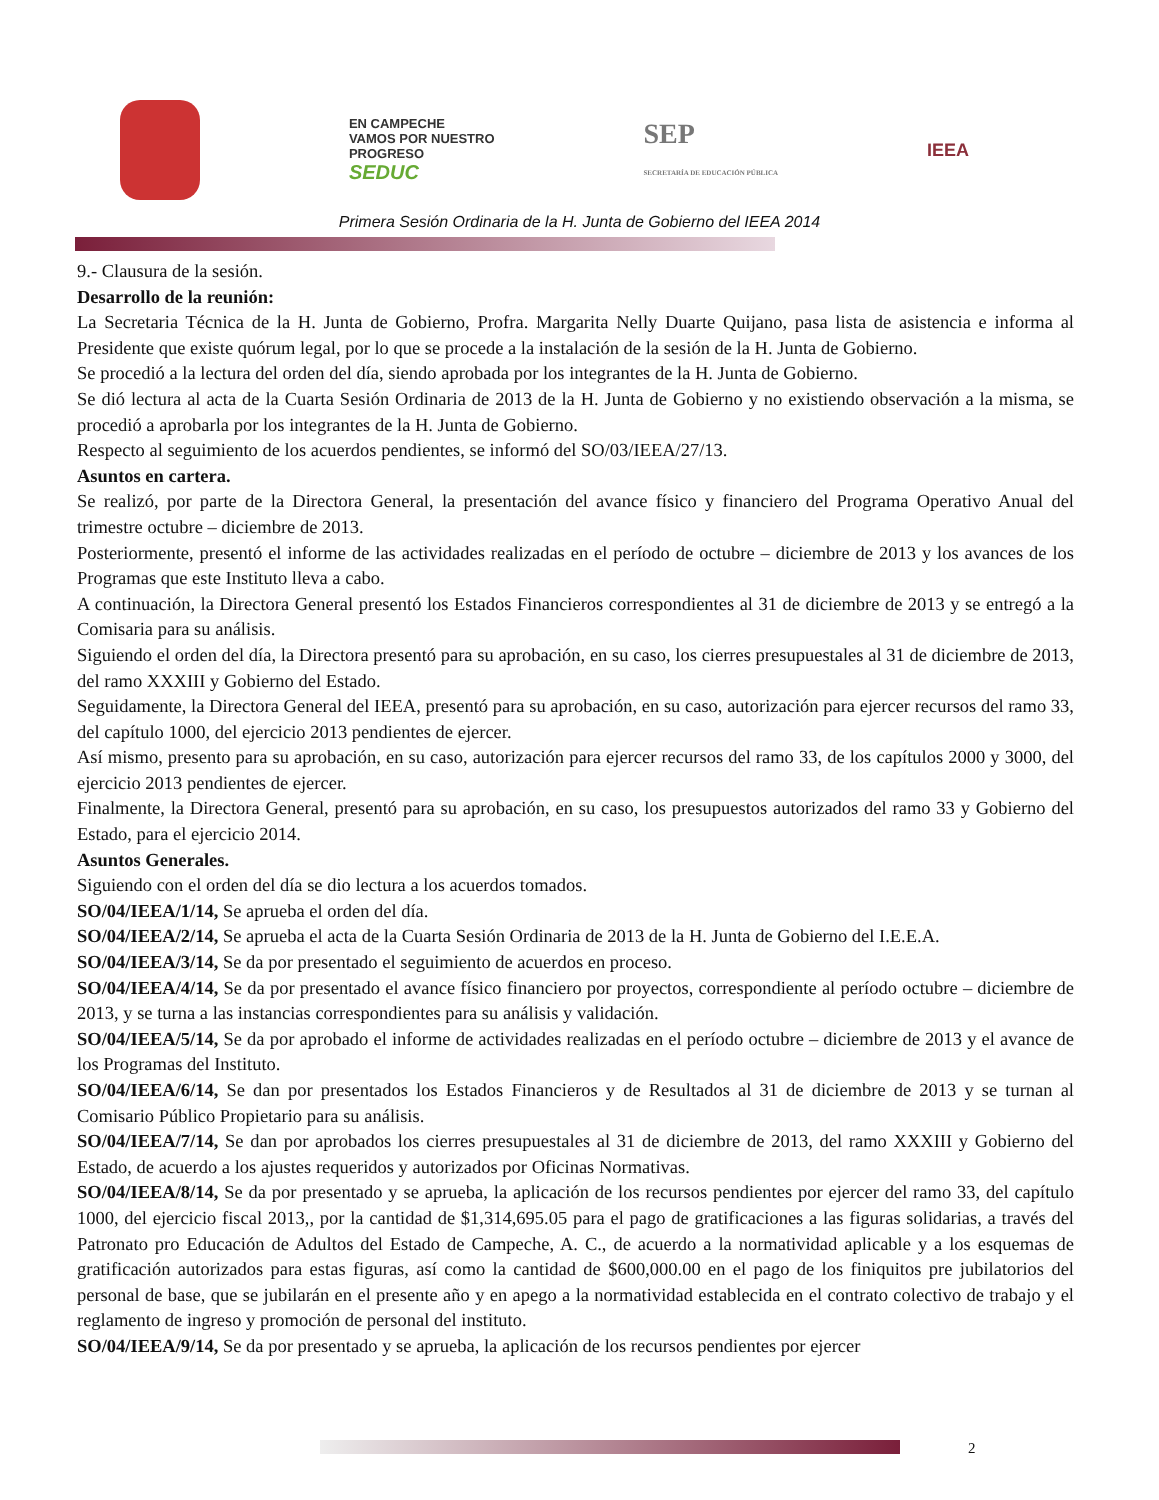EN CAMPECHE
VAMOS POR NUESTRO
PROGRESO
SEDUC
SEP
SECRETARÍA DE EDUCACIÓN PÚBLICA
IEEA
Primera Sesión Ordinaria de la H. Junta de Gobierno del IEEA 2014
9.- Clausura de la sesión.
Desarrollo de la reunión:
La Secretaria Técnica de la H. Junta de Gobierno, Profra. Margarita Nelly Duarte Quijano, pasa lista de asistencia e informa al Presidente que existe quórum legal, por lo que se procede a la instalación de la sesión de la H. Junta de Gobierno.
Se procedió a la lectura del orden del día, siendo aprobada por los integrantes de la H. Junta de Gobierno.
Se dió lectura al acta de la Cuarta Sesión Ordinaria de 2013 de la H. Junta de Gobierno y no existiendo observación a la misma, se procedió a aprobarla por los integrantes de la H. Junta de Gobierno.
Respecto al seguimiento de los acuerdos pendientes, se informó del SO/03/IEEA/27/13.
Asuntos en cartera.
Se realizó, por parte de la Directora General, la presentación del avance físico y financiero del Programa Operativo Anual del trimestre octubre – diciembre de 2013.
Posteriormente, presentó el informe de las actividades realizadas en el período de octubre – diciembre de 2013 y los avances de los Programas que este Instituto lleva a cabo.
A continuación, la Directora General presentó los Estados Financieros correspondientes al 31 de diciembre de 2013 y se entregó a la Comisaria para su análisis.
Siguiendo el orden del día, la Directora presentó para su aprobación, en su caso, los cierres presupuestales al 31 de diciembre de 2013, del ramo XXXIII y Gobierno del Estado.
Seguidamente, la Directora General del IEEA, presentó para su aprobación, en su caso, autorización para ejercer recursos del ramo 33, del capítulo 1000, del ejercicio 2013 pendientes de ejercer.
Así mismo, presento para su aprobación, en su caso, autorización para ejercer recursos del ramo 33, de los capítulos 2000 y 3000, del ejercicio 2013 pendientes de ejercer.
Finalmente, la Directora General, presentó para su aprobación, en su caso, los presupuestos autorizados del ramo 33 y Gobierno del Estado, para el ejercicio 2014.
Asuntos Generales.
Siguiendo con el orden del día se dio lectura a los acuerdos tomados.
SO/04/IEEA/1/14, Se aprueba el orden del día.
SO/04/IEEA/2/14, Se aprueba el acta de la Cuarta Sesión Ordinaria de 2013 de la H. Junta de Gobierno del I.E.E.A.
SO/04/IEEA/3/14, Se da por presentado el seguimiento de acuerdos en proceso.
SO/04/IEEA/4/14, Se da por presentado el avance físico financiero por proyectos, correspondiente al período octubre – diciembre de 2013, y se turna a las instancias correspondientes para su análisis y validación.
SO/04/IEEA/5/14, Se da por aprobado el informe de actividades realizadas en el período octubre – diciembre de 2013 y el avance de los Programas del Instituto.
SO/04/IEEA/6/14, Se dan por presentados los Estados Financieros y de Resultados al 31 de diciembre de 2013 y se turnan al Comisario Público Propietario para su análisis.
SO/04/IEEA/7/14, Se dan por aprobados los cierres presupuestales al 31 de diciembre de 2013, del ramo XXXIII y Gobierno del Estado, de acuerdo a los ajustes requeridos y autorizados por Oficinas Normativas.
SO/04/IEEA/8/14, Se da por presentado y se aprueba, la aplicación de los recursos pendientes por ejercer del ramo 33, del capítulo 1000, del ejercicio fiscal 2013,, por la cantidad de $1,314,695.05 para el pago de gratificaciones a las figuras solidarias, a través del Patronato pro Educación de Adultos del Estado de Campeche, A. C., de acuerdo a la normatividad aplicable y a los esquemas de gratificación autorizados para estas figuras, así como la cantidad de $600,000.00 en el pago de los finiquitos pre jubilatorios del personal de base, que se jubilarán en el presente año y en apego a la normatividad establecida en el contrato colectivo de trabajo y el reglamento de ingreso y promoción de personal del instituto.
SO/04/IEEA/9/14, Se da por presentado y se aprueba, la aplicación de los recursos pendientes por ejercer
2